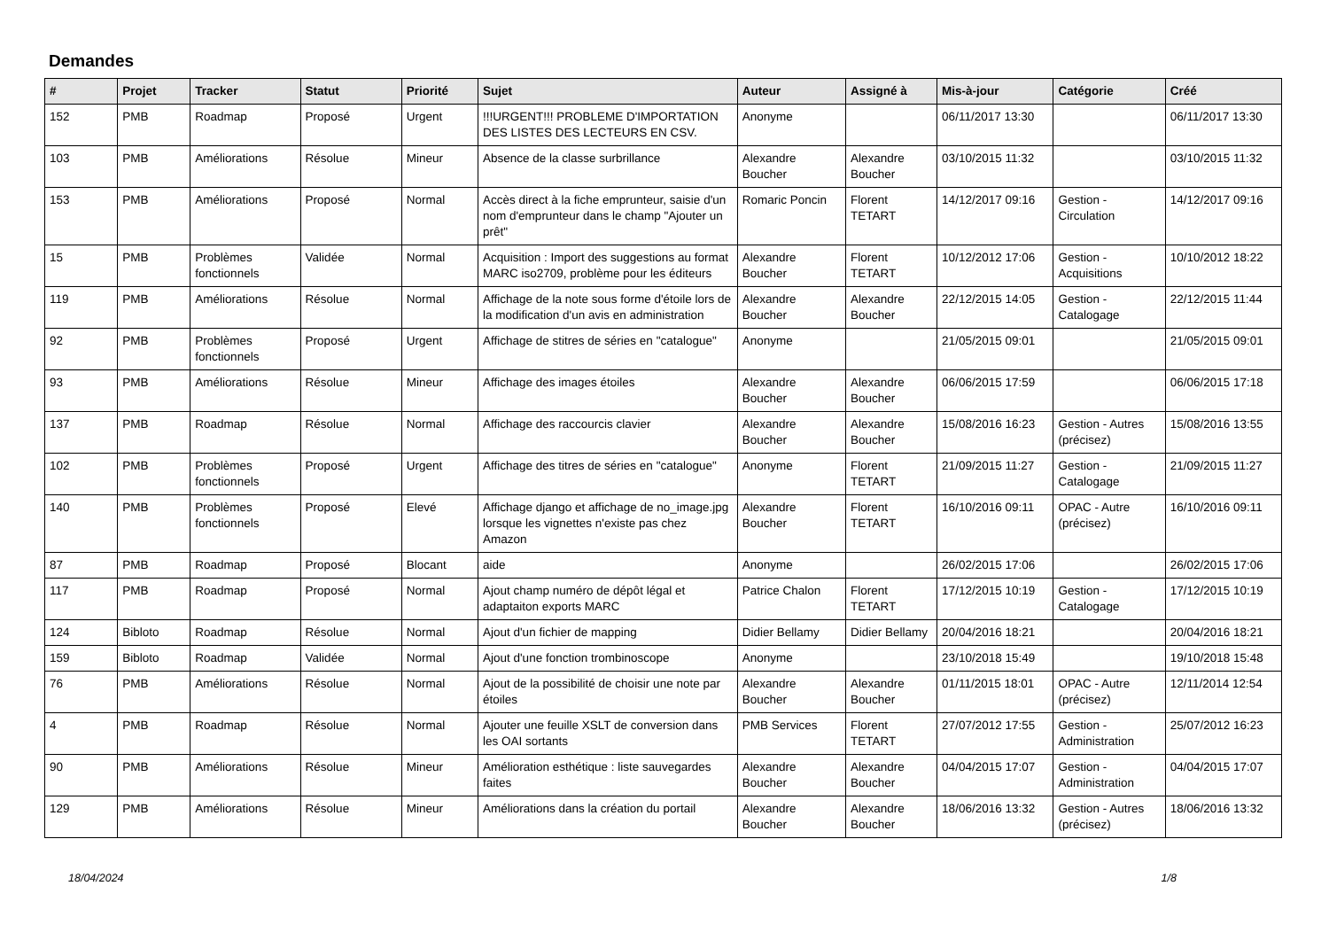Demandes
| # | Projet | Tracker | Statut | Priorité | Sujet | Auteur | Assigné à | Mis-à-jour | Catégorie | Créé |
| --- | --- | --- | --- | --- | --- | --- | --- | --- | --- | --- |
| 152 | PMB | Roadmap | Proposé | Urgent | !!!URGENT!!! PROBLEME D'IMPORTATION DES LISTES DES LECTEURS EN CSV. | Anonyme | | 06/11/2017 13:30 | | 06/11/2017 13:30 |
| 103 | PMB | Améliorations | Résolue | Mineur | Absence de la classe surbrillance | Alexandre Boucher | Alexandre Boucher | 03/10/2015 11:32 | | 03/10/2015 11:32 |
| 153 | PMB | Améliorations | Proposé | Normal | Accès direct à la fiche emprunteur, saisie d'un nom d'emprunteur dans le champ "Ajouter un prêt" | Romaric Poncin | Florent TETART | 14/12/2017 09:16 | Gestion - Circulation | 14/12/2017 09:16 |
| 15 | PMB | Problèmes fonctionnels | Validée | Normal | Acquisition : Import des suggestions au format MARC iso2709, problème pour les éditeurs | Alexandre Boucher | Florent TETART | 10/12/2012 17:06 | Gestion - Acquisitions | 10/10/2012 18:22 |
| 119 | PMB | Améliorations | Résolue | Normal | Affichage de la note sous forme d'étoile lors de la modification d'un avis en administration | Alexandre Boucher | Alexandre Boucher | 22/12/2015 14:05 | Gestion - Catalogage | 22/12/2015 11:44 |
| 92 | PMB | Problèmes fonctionnels | Proposé | Urgent | Affichage de stitres de séries en "catalogue" | Anonyme | | 21/05/2015 09:01 | | 21/05/2015 09:01 |
| 93 | PMB | Améliorations | Résolue | Mineur | Affichage des images étoiles | Alexandre Boucher | Alexandre Boucher | 06/06/2015 17:59 | | 06/06/2015 17:18 |
| 137 | PMB | Roadmap | Résolue | Normal | Affichage des raccourcis clavier | Alexandre Boucher | Alexandre Boucher | 15/08/2016 16:23 | Gestion - Autres (précisez) | 15/08/2016 13:55 |
| 102 | PMB | Problèmes fonctionnels | Proposé | Urgent | Affichage des titres de séries en "catalogue" | Anonyme | Florent TETART | 21/09/2015 11:27 | Gestion - Catalogage | 21/09/2015 11:27 |
| 140 | PMB | Problèmes fonctionnels | Proposé | Elevé | Affichage django et affichage de no_image.jpg lorsque les vignettes n'existe pas chez Amazon | Alexandre Boucher | Florent TETART | 16/10/2016 09:11 | OPAC - Autre (précisez) | 16/10/2016 09:11 |
| 87 | PMB | Roadmap | Proposé | Blocant | aide | Anonyme | | 26/02/2015 17:06 | | 26/02/2015 17:06 |
| 117 | PMB | Roadmap | Proposé | Normal | Ajout champ numéro de dépôt légal et adaptaiton exports MARC | Patrice Chalon | Florent TETART | 17/12/2015 10:19 | Gestion - Catalogage | 17/12/2015 10:19 |
| 124 | Bibloto | Roadmap | Résolue | Normal | Ajout d'un fichier de mapping | Didier Bellamy | Didier Bellamy | 20/04/2016 18:21 | | 20/04/2016 18:21 |
| 159 | Bibloto | Roadmap | Validée | Normal | Ajout d'une fonction trombinoscope | Anonyme | | 23/10/2018 15:49 | | 19/10/2018 15:48 |
| 76 | PMB | Améliorations | Résolue | Normal | Ajout de la possibilité de choisir une note par étoiles | Alexandre Boucher | Alexandre Boucher | 01/11/2015 18:01 | OPAC - Autre (précisez) | 12/11/2014 12:54 |
| 4 | PMB | Roadmap | Résolue | Normal | Ajouter une feuille XSLT de conversion dans les OAI sortants | PMB Services | Florent TETART | 27/07/2012 17:55 | Gestion - Administration | 25/07/2012 16:23 |
| 90 | PMB | Améliorations | Résolue | Mineur | Amélioration esthétique : liste sauvegardes faites | Alexandre Boucher | Alexandre Boucher | 04/04/2015 17:07 | Gestion - Administration | 04/04/2015 17:07 |
| 129 | PMB | Améliorations | Résolue | Mineur | Améliorations dans la création du portail | Alexandre Boucher | Alexandre Boucher | 18/06/2016 13:32 | Gestion - Autres (précisez) | 18/06/2016 13:32 |
18/04/2024 1/8